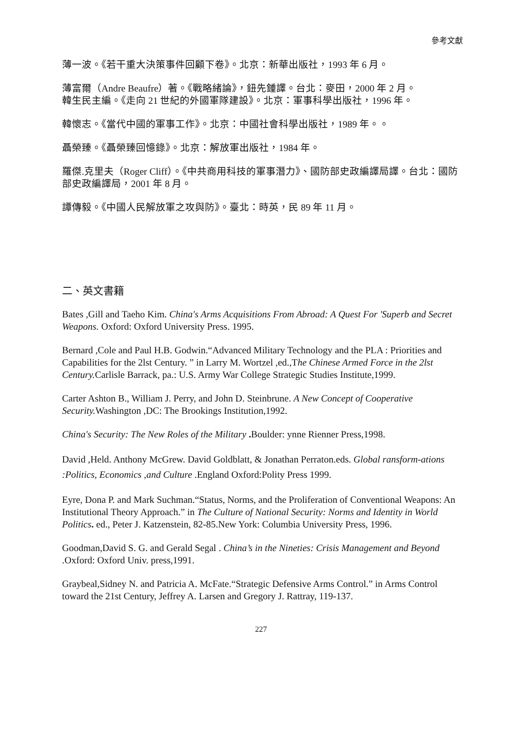參考文獻
薄一波。《若干重大決策事件回顧下卷》。北京：新華出版社，1993 年 6 月。
薄富爾（Andre Beaufre）著。《戰略緒論》，鈕先鍾譯。台北：麥田，2000 年 2 月。
韓生民主編。《走向 21 世紀的外國軍隊建設》。北京：軍事科學出版社，1996 年。
韓懷志。《當代中國的軍事工作》。北京：中國社會科學出版社，1989 年。。
聶榮臻。《聶榮臻回憶錄》。北京：解放軍出版社，1984 年。
羅傑.克里夫（Roger Cliff）。《中共商用科技的軍事潛力》、國防部史政編譯局譯。台北：國防部史政編譯局，2001 年 8 月。
譚傳毅。《中國人民解放軍之攻與防》。臺北：時英，民 89 年 11 月。
二、英文書籍
Bates ,Gill and Taeho Kim. China's Arms Acquisitions From Abroad: A Quest For 'Superb and Secret Weapons. Oxford: Oxford University Press. 1995.
Bernard ,Cole and Paul H.B. Godwin.“Advanced Military Technology and the PLA : Priorities and Capabilities for the 2lst Century. ” in Larry M. Wortzel ,ed.,The Chinese Armed Force in the 2lst Century. Carlisle Barrack, pa.: U.S. Army War College Strategic Studies Institute,1999.
Carter Ashton B., William J. Perry, and John D. Steinbrune. A New Concept of Cooperative Security. Washington ,DC: The Brookings Institution,1992.
China's Security: The New Roles of the Military . Boulder: ynne Rienner Press,1998.
David ,Held. Anthony McGrew. David Goldblatt, & Jonathan Perraton.eds. Global ransform-ations :Politics, Economics ,and Culture .England Oxford:Polity Press 1999.
Eyre, Dona P. and Mark Suchman.“Status, Norms, and the Proliferation of Conventional Weapons: An Institutional Theory Approach.” in The Culture of National Security: Norms and Identity in World Politics. ed., Peter J. Katzenstein, 82-85.New York: Columbia University Press, 1996.
Goodman,David S. G. and Gerald Segal . China’s in the Nineties: Crisis Management and Beyond .Oxford: Oxford Univ. press,1991.
Graybeal,Sidney N. and Patricia A. McFate.“Strategic Defensive Arms Control.” in Arms Control toward the 21st Century, Jeffrey A. Larsen and Gregory J. Rattray, 119-137.
227